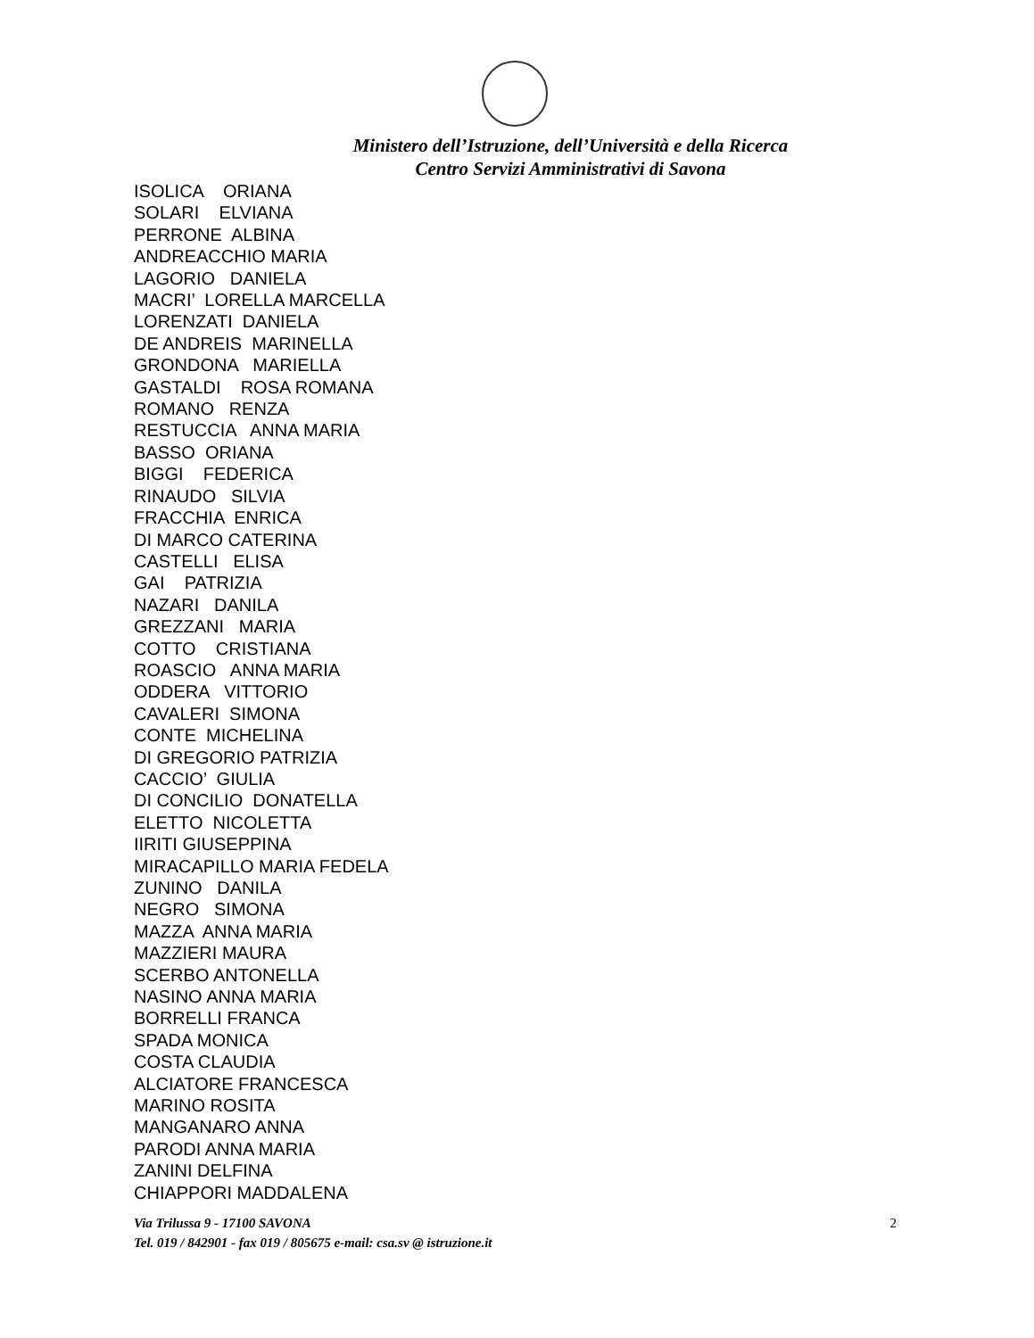Ministero dell’Istruzione, dell’Università e della Ricerca
Centro Servizi Amministrativi di Savona
ISOLICA ORIANA SOLARI ELVIANA PERRONE ALBINA ANDREACCHIO MARIA LAGORIO DANIELA MACRI’ LORELLA MARCELLA LORENZATI DANIELA DE ANDREIS MARINELLA GRONDONA MARIELLA GASTALDI ROSA ROMANA ROMANO RENZA RESTUCCIA ANNA MARIA BASSO ORIANA BIGGI FEDERICA RINAUDO SILVIA FRACCHIA ENRICA DI MARCO CATERINA CASTELLI ELISA GAI PATRIZIA NAZARI DANILA GREZZANI MARIA COTTO CRISTIANA ROASCIO ANNA MARIA ODDERA VITTORIO CAVALERI SIMONA CONTE MICHELINA DI GREGORIO PATRIZIA CACCIO’ GIULIA DI CONCILIO DONATELLA ELETTO NICOLETTA IIRITI GIUSEPPINA MIRACAPILLO MARIA FEDELA ZUNINO DANILA NEGRO SIMONA MAZZA ANNA MARIA MAZZIERI MAURA SCERBO ANTONELLA NASINO ANNA MARIA BORRELLI FRANCA SPADA MONICA COSTA CLAUDIA ALCIATORE FRANCESCA MARINO ROSITA MANGANARO ANNA PARODI ANNA MARIA ZANINI DELFINA CHIAPPORI MADDALENA
Via Trilussa 9 - 17100 SAVONA 2
Tel. 019 / 842901 - fax 019 / 805675 e-mail: csa.sv @ istruzione.it